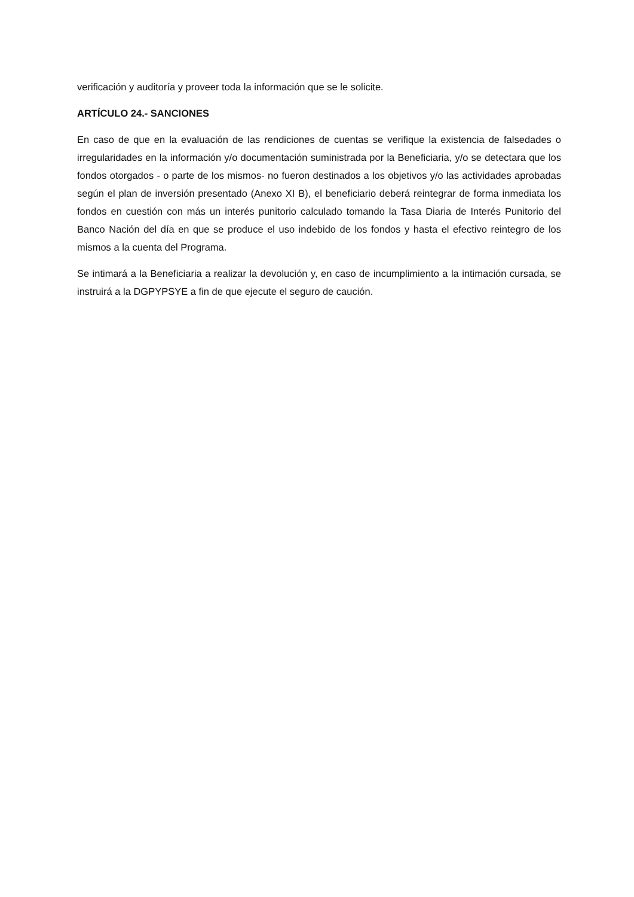verificación y auditoría y proveer toda la información que se le solicite.
ARTÍCULO 24.- SANCIONES
En caso de que en la evaluación de las rendiciones de cuentas se verifique la existencia de falsedades o irregularidades en la información y/o documentación suministrada por la Beneficiaria, y/o se detectara que los fondos otorgados - o parte de los mismos- no fueron destinados a los objetivos y/o las actividades aprobadas según el plan de inversión presentado (Anexo XI B), el beneficiario deberá reintegrar de forma inmediata los fondos en cuestión con más un interés punitorio calculado tomando la Tasa Diaria de Interés Punitorio del Banco Nación del día en que se produce el uso indebido de los fondos y hasta el efectivo reintegro de los mismos a la cuenta del Programa.
Se intimará a la Beneficiaria a realizar la devolución y, en caso de incumplimiento a la intimación cursada, se instruirá a la DGPYPSYE a fin de que ejecute el seguro de caución.